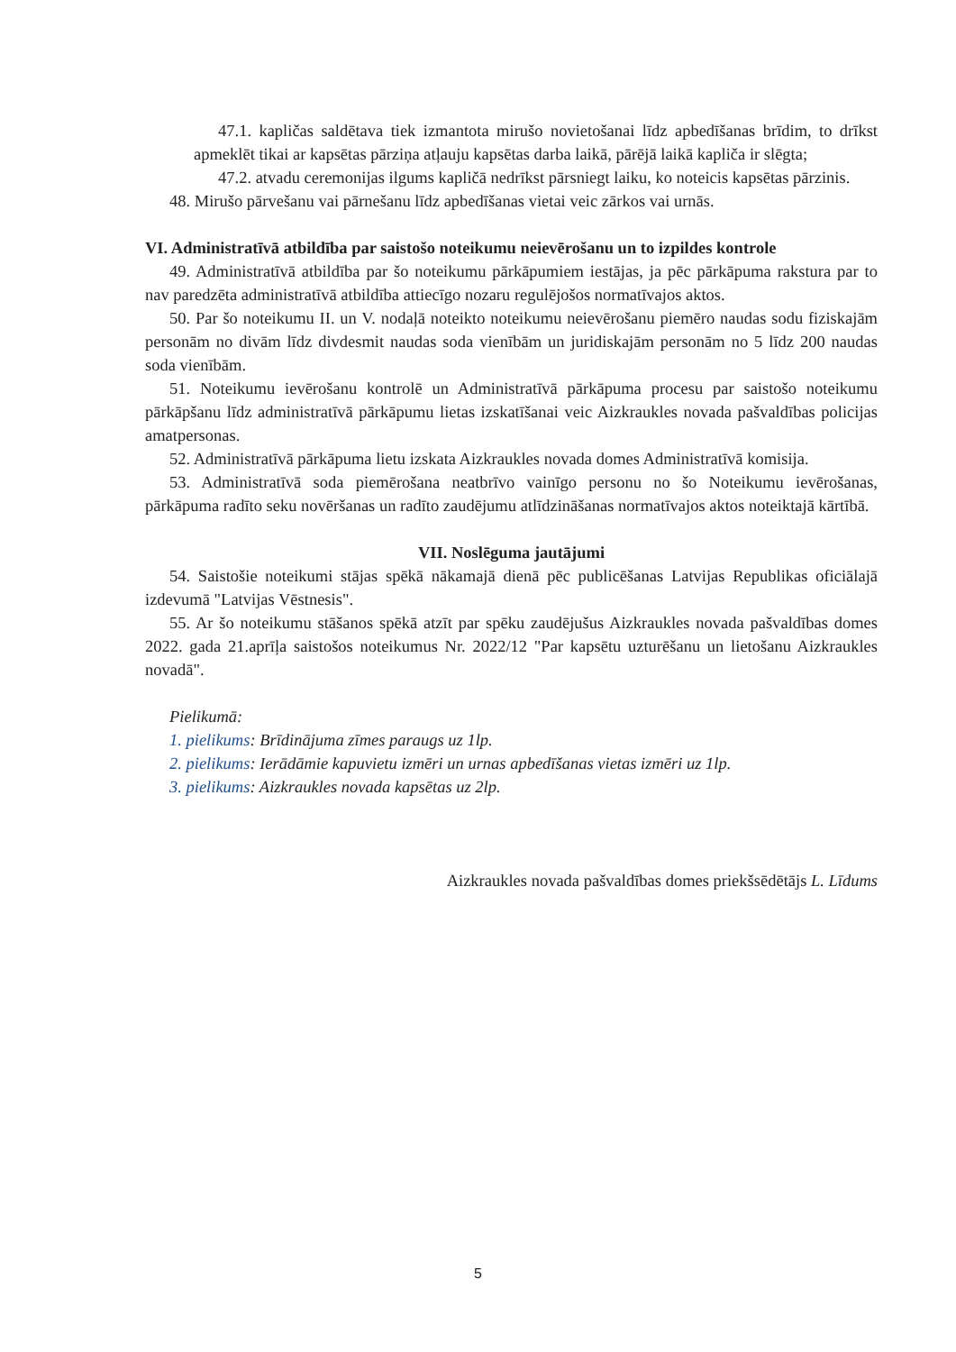47.1. kapličas saldētava tiek izmantota mirušo novietošanai līdz apbedīšanas brīdim, to drīkst apmeklēt tikai ar kapsētas pārziņa atļauju kapsētas darba laikā, pārējā laikā kapliča ir slēgta;
47.2. atvadu ceremonijas ilgums kapličā nedrīkst pārsniegt laiku, ko noteicis kapsētas pārzinis.
48. Mirušo pārvešanu vai pārnešanu līdz apbedīšanas vietai veic zārkos vai urnās.
VI. Administratīvā atbildība par saistošo noteikumu neievērošanu un to izpildes kontrole
49. Administratīvā atbildība par šo noteikumu pārkāpumiem iestājas, ja pēc pārkāpuma rakstura par to nav paredzēta administratīvā atbildība attiecīgo nozaru regulējošos normatīvajos aktos.
50. Par šo noteikumu II. un V. nodaļā noteikto noteikumu neievērošanu piemēro naudas sodu fiziskajām personām no divām līdz divdesmit naudas soda vienībām un juridiskajām personām no 5 līdz 200 naudas soda vienībām.
51. Noteikumu ievērošanu kontrolē un Administratīvā pārkāpuma procesu par saistošo noteikumu pārkāpšanu līdz administratīvā pārkāpumu lietas izskatīšanai veic Aizkraukles novada pašvaldības policijas amatpersonas.
52. Administratīvā pārkāpuma lietu izskata Aizkraukles novada domes Administratīvā komisija.
53. Administratīvā soda piemērošana neatbrīvo vainīgo personu no šo Noteikumu ievērošanas, pārkāpuma radīto seku novēršanas un radīto zaudējumu atlīdzināšanas normatīvajos aktos noteiktajā kārtībā.
VII. Noslēguma jautājumi
54. Saistošie noteikumi stājas spēkā nākamajā dienā pēc publicēšanas Latvijas Republikas oficiālajā izdevumā "Latvijas Vēstnesis".
55. Ar šo noteikumu stāšanos spēkā atzīt par spēku zaudējušus Aizkraukles novada pašvaldības domes 2022. gada 21.aprīļa saistošos noteikumus Nr. 2022/12 "Par kapsētu uzturēšanu un lietošanu Aizkraukles novadā".
Pielikumā:
1. pielikums: Brīdinājuma zīmes paraugs uz 1lp.
2. pielikums: Ierādāmie kapuvietu izmēri un urnas apbedīšanas vietas izmēri uz 1lp.
3. pielikums: Aizkraukles novada kapsētas uz 2lp.
Aizkraukles novada pašvaldības domes priekšsēdētājs L. Līdums
5